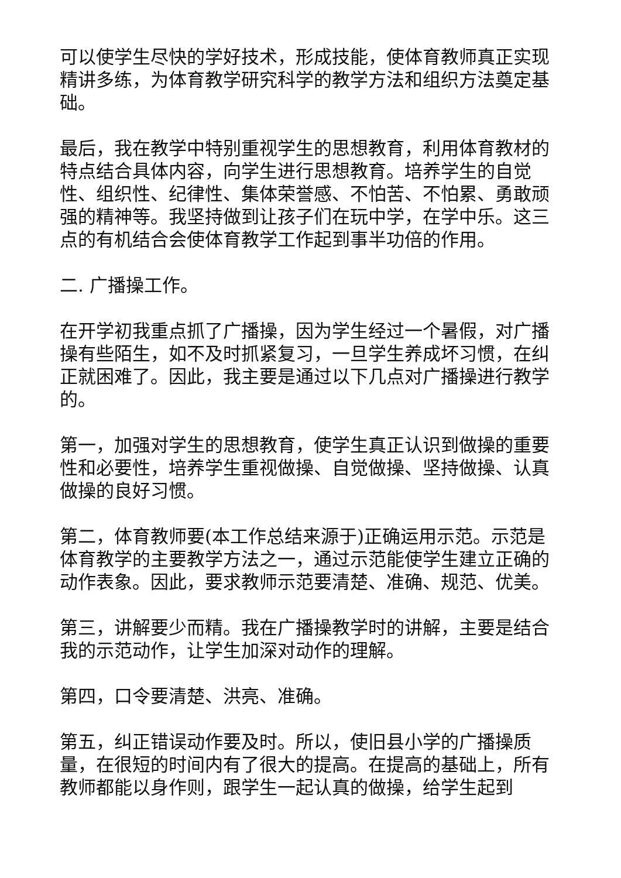可以使学生尽快的学好技术，形成技能，使体育教师真正实现精讲多练，为体育教学研究科学的教学方法和组织方法奠定基础。
最后，我在教学中特别重视学生的思想教育，利用体育教材的特点结合具体内容，向学生进行思想教育。培养学生的自觉性、组织性、纪律性、集体荣誉感、不怕苦、不怕累、勇敢顽强的精神等。我坚持做到让孩子们在玩中学，在学中乐。这三点的有机结合会使体育教学工作起到事半功倍的作用。
二. 广播操工作。
在开学初我重点抓了广播操，因为学生经过一个暑假，对广播操有些陌生，如不及时抓紧复习，一旦学生养成坏习惯，在纠正就困难了。因此，我主要是通过以下几点对广播操进行教学的。
第一，加强对学生的思想教育，使学生真正认识到做操的重要性和必要性，培养学生重视做操、自觉做操、坚持做操、认真做操的良好习惯。
第二，体育教师要(本工作总结来源于)正确运用示范。示范是体育教学的主要教学方法之一，通过示范能使学生建立正确的动作表象。因此，要求教师示范要清楚、准确、规范、优美。
第三，讲解要少而精。我在广播操教学时的讲解，主要是结合我的示范动作，让学生加深对动作的理解。
第四，口令要清楚、洪亮、准确。
第五，纠正错误动作要及时。所以，使旧县小学的广播操质量，在很短的时间内有了很大的提高。在提高的基础上，所有教师都能以身作则，跟学生一起认真的做操，给学生起到